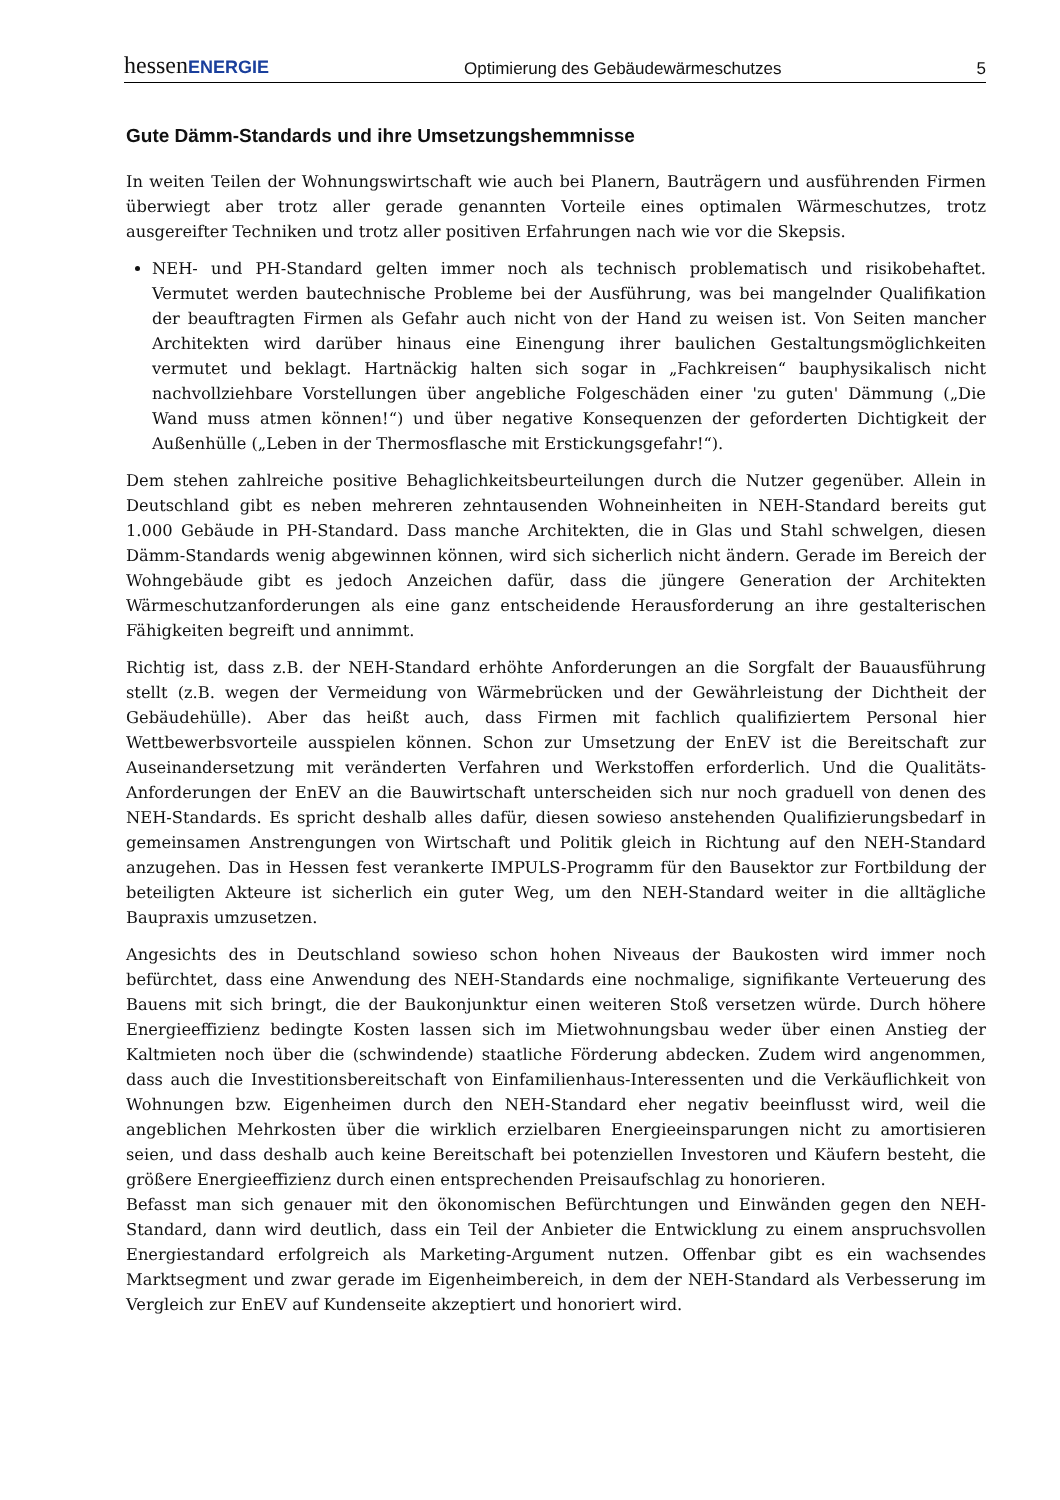hessenENERGIE Optimierung des Gebäudewärmeschutzes 5
Gute Dämm-Standards und ihre Umsetzungshemmnisse
In weiten Teilen der Wohnungswirtschaft wie auch bei Planern, Bauträgern und ausführenden Firmen überwiegt aber trotz aller gerade genannten Vorteile eines optimalen Wärmeschutzes, trotz ausgereifter Techniken und trotz aller positiven Erfahrungen nach wie vor die Skepsis.
NEH- und PH-Standard gelten immer noch als technisch problematisch und risikobehaftet. Vermutet werden bautechnische Probleme bei der Ausführung, was bei mangelnder Qualifikation der beauftragten Firmen als Gefahr auch nicht von der Hand zu weisen ist. Von Seiten mancher Architekten wird darüber hinaus eine Einengung ihrer baulichen Gestaltungsmöglichkeiten vermutet und beklagt. Hartnäckig halten sich sogar in „Fachkreisen“ bauphysikalisch nicht nachvollziehbare Vorstellungen über angebliche Folgeschäden einer 'zu guten' Dämmung („Die Wand muss atmen können!“) und über negative Konsequenzen der geforderten Dichtigkeit der Außenhülle („Leben in der Thermosflasche mit Erstickungsgefahr!“).
Dem stehen zahlreiche positive Behaglichkeitsbeurteilungen durch die Nutzer gegenüber. Allein in Deutschland gibt es neben mehreren zehntausenden Wohneinheiten in NEH-Standard bereits gut 1.000 Gebäude in PH-Standard. Dass manche Architekten, die in Glas und Stahl schwelgen, diesen Dämm-Standards wenig abgewinnen können, wird sich sicherlich nicht ändern. Gerade im Bereich der Wohngebäude gibt es jedoch Anzeichen dafür, dass die jüngere Generation der Architekten Wärmeschutzanforderungen als eine ganz entscheidende Herausforderung an ihre gestalterischen Fähigkeiten begreift und annimmt.
Richtig ist, dass z.B. der NEH-Standard erhöhte Anforderungen an die Sorgfalt der Bauausführung stellt (z.B. wegen der Vermeidung von Wärmebrücken und der Gewährleistung der Dichtheit der Gebäudehülle). Aber das heißt auch, dass Firmen mit fachlich qualifiziertem Personal hier Wettbewerbsvorteile ausspielen können. Schon zur Umsetzung der EnEV ist die Bereitschaft zur Auseinandersetzung mit veränderten Verfahren und Werkstoffen erforderlich. Und die Qualitäts-Anforderungen der EnEV an die Bauwirtschaft unterscheiden sich nur noch graduell von denen des NEH-Standards. Es spricht deshalb alles dafür, diesen sowieso anstehenden Qualifizierungsbedarf in gemeinsamen Anstrengungen von Wirtschaft und Politik gleich in Richtung auf den NEH-Standard anzugehen. Das in Hessen fest verankerte IMPULS-Programm für den Bausektor zur Fortbildung der beteiligten Akteure ist sicherlich ein guter Weg, um den NEH-Standard weiter in die alltägliche Baupraxis umzusetzen.
Angesichts des in Deutschland sowieso schon hohen Niveaus der Baukosten wird immer noch befürchtet, dass eine Anwendung des NEH-Standards eine nochmalige, signifikante Verteuerung des Bauens mit sich bringt, die der Baukonjunktur einen weiteren Stoß versetzen würde. Durch höhere Energieeffizienz bedingte Kosten lassen sich im Mietwohnungsbau weder über einen Anstieg der Kaltmieten noch über die (schwindende) staatliche Förderung abdecken. Zudem wird angenommen, dass auch die Investitionsbereitschaft von Einfamilienhaus-Interessenten und die Verkäuflichkeit von Wohnungen bzw. Eigenheimen durch den NEH-Standard eher negativ beeinflusst wird, weil die angeblichen Mehrkosten über die wirklich erzielbaren Energieeinsparungen nicht zu amortisieren seien, und dass deshalb auch keine Bereitschaft bei potenziellen Investoren und Käufern besteht, die größere Energieeffizienz durch einen entsprechenden Preisaufschlag zu honorieren.
Befasst man sich genauer mit den ökonomischen Befürchtungen und Einwänden gegen den NEH-Standard, dann wird deutlich, dass ein Teil der Anbieter die Entwicklung zu einem anspruchsvollen Energiestandard erfolgreich als Marketing-Argument nutzen. Offenbar gibt es ein wachsendes Marktsegment und zwar gerade im Eigenheimbereich, in dem der NEH-Standard als Verbesserung im Vergleich zur EnEV auf Kundenseite akzeptiert und honoriert wird.